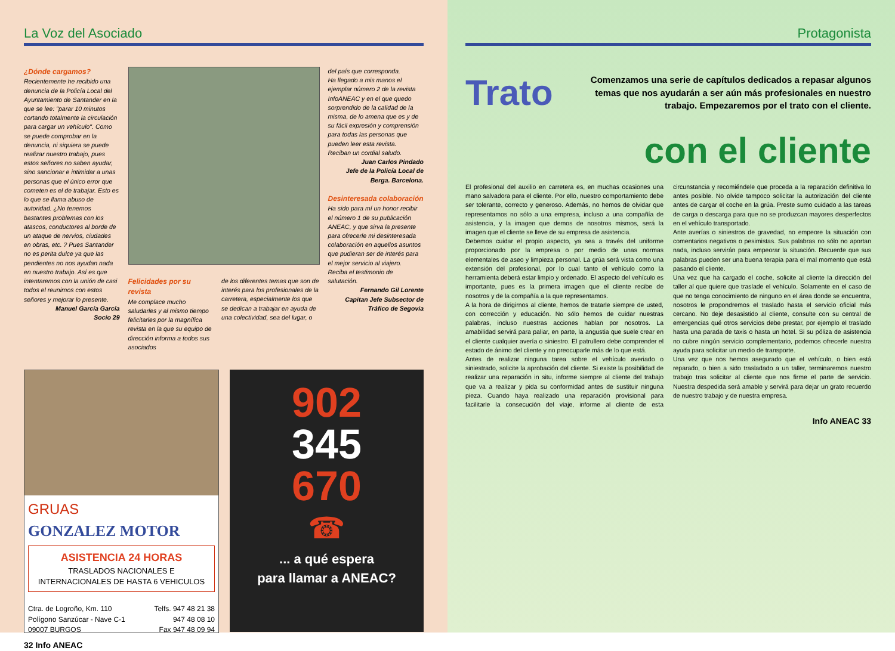La Voz del Asociado
¿Dónde cargamos?
Recientemente he recibido una denuncia de la Policía Local del Ayuntamiento de Santander en la que se lee: "parar 10 minutos cortando totalmente la circulación para cargar un vehículo". Como se puede comprobar en la denuncia, ni siquiera se puede realizar nuestro trabajo, pues estos señores no saben ayudar, sino sancionar e intimidar a unas personas que el único error que cometen es el de trabajar. Esto es lo que se llama abuso de autoridad. ¿No tenemos bastantes problemas con los atascos, conductores al borde de un ataque de nervios, ciudades en obras, etc. ? Pues Santander no es perita dulce ya que las pendientes no nos ayudan nada en nuestro trabajo. Así es que intentaremos con la unión de casi todos el reunirnos con estos señores y mejorar lo presente.
Manuel García García
Socio 29
Felicidades por su revista
Me complace mucho saludarles y al mismo tiempo felicitarles por la magnífica revista en la que su equipo de dirección informa a todos sus asociados
de los diferentes temas que son de interés para los profesionales de la carretera, especialmente los que se dedican a trabajar en ayuda de una colectividad, sea del lugar, o
del país que corresponda.
Ha llegado a mis manos el ejemplar número 2 de la revista InfoANEAC y en el que quedo sorprendido de la calidad de la misma, de lo amena que es y de su fácil expresión y comprensión para todas las personas que pueden leer esta revista.
Reciban un cordial saludo.
Juan Carlos Pindado
Jefe de la Policía Local de Berga. Barcelona.
Desinteresada colaboración
Ha sido para mí un honor recibir el número 1 de su publicación ANEAC, y que sirva la presente para ofrecerle mi desinteresada colaboración en aquellos asuntos que pudieran ser de interés para el mejor servicio al viajero.
Reciba el testimonio de salutación.
Fernando Gil Lorente
Capitan Jefe Subsector de Tráfico de Segovia
GRUAS
GONZALEZ MOTOR
ASISTENCIA 24 HORAS
TRASLADOS NACIONALES E
INTERNACIONALES DE HASTA 6 VEHICULOS
Ctra. de Logroño, Km. 110
Polígono Sanzúcar - Nave C-1
09007 BURGOS
Telfs. 947 48 21 38
947 48 08 10
Fax 947 48 09 94
902
345
670
☎
... a qué espera
para llamar a ANEAC?
32 Info ANEAC
Protagonista
Trato
Comenzamos una serie de capítulos dedicados a repasar algunos temas que nos ayudarán a ser aún más profesionales en nuestro trabajo. Empezaremos por el trato con el cliente.
con el cliente
El profesional del auxilio en carretera es, en muchas ocasiones una mano salvadora para el cliente. Por ello, nuestro comportamiento debe ser tolerante, correcto y generoso. Además, no hemos de olvidar que representamos no sólo a una empresa, incluso a una compañía de asistencia, y la imagen que demos de nosotros mismos, será la imagen que el cliente se lleve de su empresa de asistencia.
Debemos cuidar el propio aspecto, ya sea a través del uniforme proporcionado por la empresa o por medio de unas normas elementales de aseo y limpieza personal. La grúa será vista como una extensión del profesional, por lo cual tanto el vehículo como la herramienta deberá estar limpio y ordenado. El aspecto del vehículo es importante, pues es la primera imagen que el cliente recibe de nosotros y de la compañía a la que representamos.
A la hora de dirigirnos al cliente, hemos de tratarle siempre de usted, con corrección y educación. No sólo hemos de cuidar nuestras palabras, incluso nuestras acciones hablan por nosotros. La amabilidad servirá para paliar, en parte, la angustia que suele crear en el cliente cualquier avería o siniestro. El patrullero debe comprender el estado de ánimo del cliente y no preocuparle más de lo que está.
Antes de realizar ninguna tarea sobre el vehículo averiado o siniestrado, solicite la aprobación del cliente. Si existe la posibilidad de realizar una reparación in situ, informe siempre al cliente del trabajo que va a realizar y pida su conformidad antes de sustituir ninguna pieza. Cuando haya realizado una reparación provisional para facilitarle la consecución del viaje, informe al cliente de esta circunstancia y recomiéndele que proceda a la reparación definitiva lo antes posible. No olvide tampoco solicitar la autorización del cliente antes de cargar el coche en la grúa. Preste sumo cuidado a las tareas de carga o descarga para que no se produzcan mayores desperfectos en el vehículo transportado.
Ante averías o siniestros de gravedad, no empeore la situación con comentarios negativos o pesimistas. Sus palabras no sólo no aportan nada, incluso servirán para empeorar la situación. Recuerde que sus palabras pueden ser una buena terapia para el mal momento que está pasando el cliente.
Una vez que ha cargado el coche, solicite al cliente la dirección del taller al que quiere que traslade el vehículo. Solamente en el caso de que no tenga conocimiento de ninguno en el área donde se encuentra, nosotros le propondremos el traslado hasta el servicio oficial más cercano. No deje desasistido al cliente, consulte con su central de emergencias qué otros servicios debe prestar, por ejemplo el traslado hasta una parada de taxis o hasta un hotel. Si su póliza de asistencia no cubre ningún servicio complementario, podemos ofrecerle nuestra ayuda para solicitar un medio de transporte.
Una vez que nos hemos asegurado que el vehículo, o bien está reparado, o bien a sido trasladado a un taller, terminaremos nuestro trabajo tras solicitar al cliente que nos firme el parte de servicio. Nuestra despedida será amable y servirá para dejar un grato recuerdo de nuestro trabajo y de nuestra empresa.
Info ANEAC 33